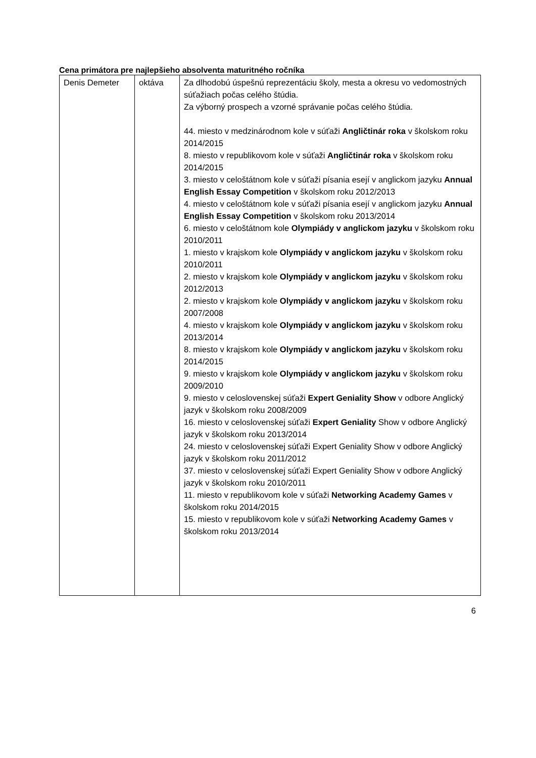Cena primátora pre najlepšieho absolventa maturitného ročníka
| Denis Demeter | oktáva | Za dlhodobú úspešnú reprezentáciu školy, mesta a okresu vo vedomostných súťažiach počas celého štúdia. Za výborný prospech a vzorné správanie počas celého štúdia. 44. miesto v medzinárodnom kole v súťaži Angličtinár roka v školskom roku 2014/2015 8. miesto v republikovom kole v súťaži Angličtinár roka v školskom roku 2014/2015 3. miesto v celoštátnom kole v súťaži písania esejí v anglickom jazyku Annual English Essay Competition v školskom roku 2012/2013 4. miesto v celoštátnom kole v súťaži písania esejí v anglickom jazyku Annual English Essay Competition v školskom roku 2013/2014 6. miesto v celoštátnom kole Olympiády v anglickom jazyku v školskom roku 2010/2011 1. miesto v krajskom kole Olympiády v anglickom jazyku v školskom roku 2010/2011 2. miesto v krajskom kole Olympiády v anglickom jazyku v školskom roku 2012/2013 2. miesto v krajskom kole Olympiády v anglickom jazyku v školskom roku 2007/2008 4. miesto v krajskom kole Olympiády v anglickom jazyku v školskom roku 2013/2014 8. miesto v krajskom kole Olympiády v anglickom jazyku v školskom roku 2014/2015 9. miesto v krajskom kole Olympiády v anglickom jazyku v školskom roku 2009/2010 9. miesto v celoslovenskej súťaži Expert Geniality Show v odbore Anglický jazyk v školskom roku 2008/2009 16. miesto v celoslovenskej súťaži Expert Geniality Show v odbore Anglický jazyk v školskom roku 2013/2014 24. miesto v celoslovenskej súťaži Expert Geniality Show v odbore Anglický jazyk v školskom roku 2011/2012 37. miesto v celoslovenskej súťaži Expert Geniality Show v odbore Anglický jazyk v školskom roku 2010/2011 11. miesto v republikovom kole v súťaži Networking Academy Games v školskom roku 2014/2015 15. miesto v republikovom kole v súťaži Networking Academy Games v školskom roku 2013/2014 |
6